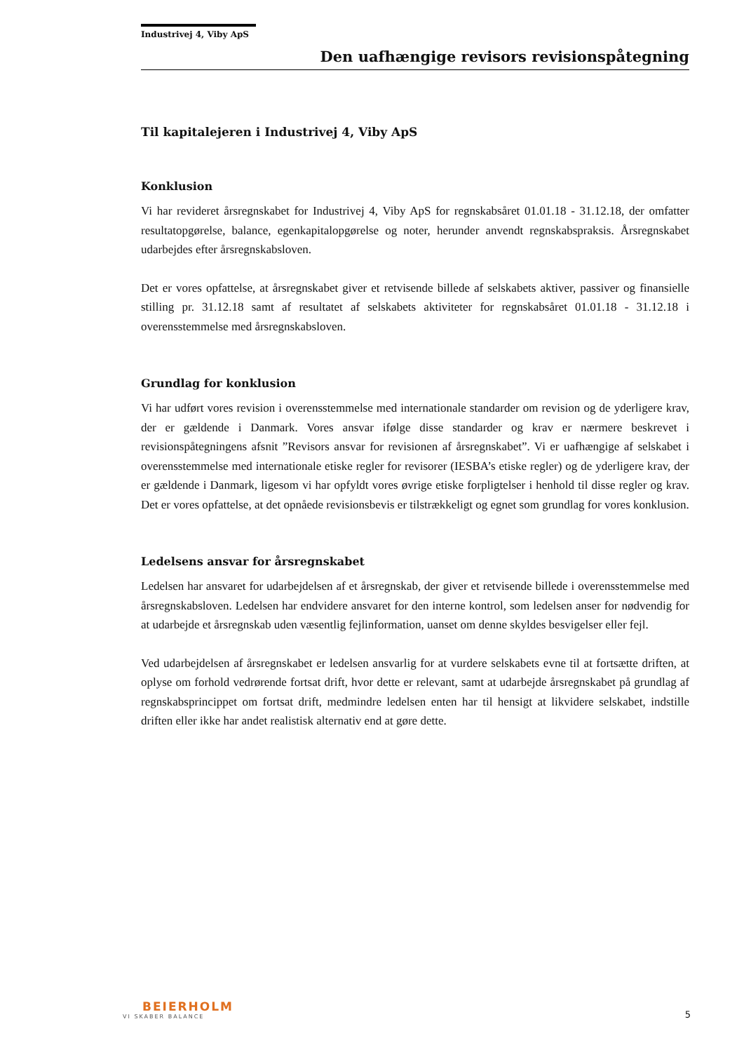Industrivej 4, Viby ApS
Den uafhængige revisors revisionspåtegning
Til kapitalejeren i Industrivej 4, Viby ApS
Konklusion
Vi har revideret årsregnskabet for Industrivej 4, Viby ApS for regnskabsåret 01.01.18 - 31.12.18, der omfatter resultatopgørelse, balance, egenkapitalopgørelse og noter, herunder anvendt regnskabspraksis. Årsregnskabet udarbejdes efter årsregnskabsloven.
Det er vores opfattelse, at årsregnskabet giver et retvisende billede af selskabets aktiver, passiver og finansielle stilling pr. 31.12.18 samt af resultatet af selskabets aktiviteter for regnskabsåret 01.01.18 - 31.12.18 i overensstemmelse med årsregnskabsloven.
Grundlag for konklusion
Vi har udført vores revision i overensstemmelse med internationale standarder om revision og de yderligere krav, der er gældende i Danmark. Vores ansvar ifølge disse standarder og krav er nærmere beskrevet i revisionspåtegningens afsnit ”Revisors ansvar for revisionen af årsregnskabet”. Vi er uafhængige af selskabet i overensstemmelse med internationale etiske regler for revisorer (IESBA’s etiske regler) og de yderligere krav, der er gældende i Danmark, ligesom vi har opfyldt vores øvrige etiske forpligtelser i henhold til disse regler og krav. Det er vores opfattelse, at det opnåede revisionsbevis er tilstrækkeligt og egnet som grundlag for vores konklusion.
Ledelsens ansvar for årsregnskabet
Ledelsen har ansvaret for udarbejdelsen af et årsregnskab, der giver et retvisende billede i overensstemmelse med årsregnskabsloven. Ledelsen har endvidere ansvaret for den interne kontrol, som ledelsen anser for nødvendig for at udarbejde et årsregnskab uden væsentlig fejlinformation, uanset om denne skyldes besvigelser eller fejl.
Ved udarbejdelsen af årsregnskabet er ledelsen ansvarlig for at vurdere selskabets evne til at fortsætte driften, at oplyse om forhold vedrørende fortsat drift, hvor dette er relevant, samt at udarbejde årsregnskabet på grundlag af regnskabsprincippet om fortsat drift, medmindre ledelsen enten har til hensigt at likvidere selskabet, indstille driften eller ikke har andet realistisk alternativ end at gøre dette.
BEIERHOLM
VI SKABER BALANCE
5